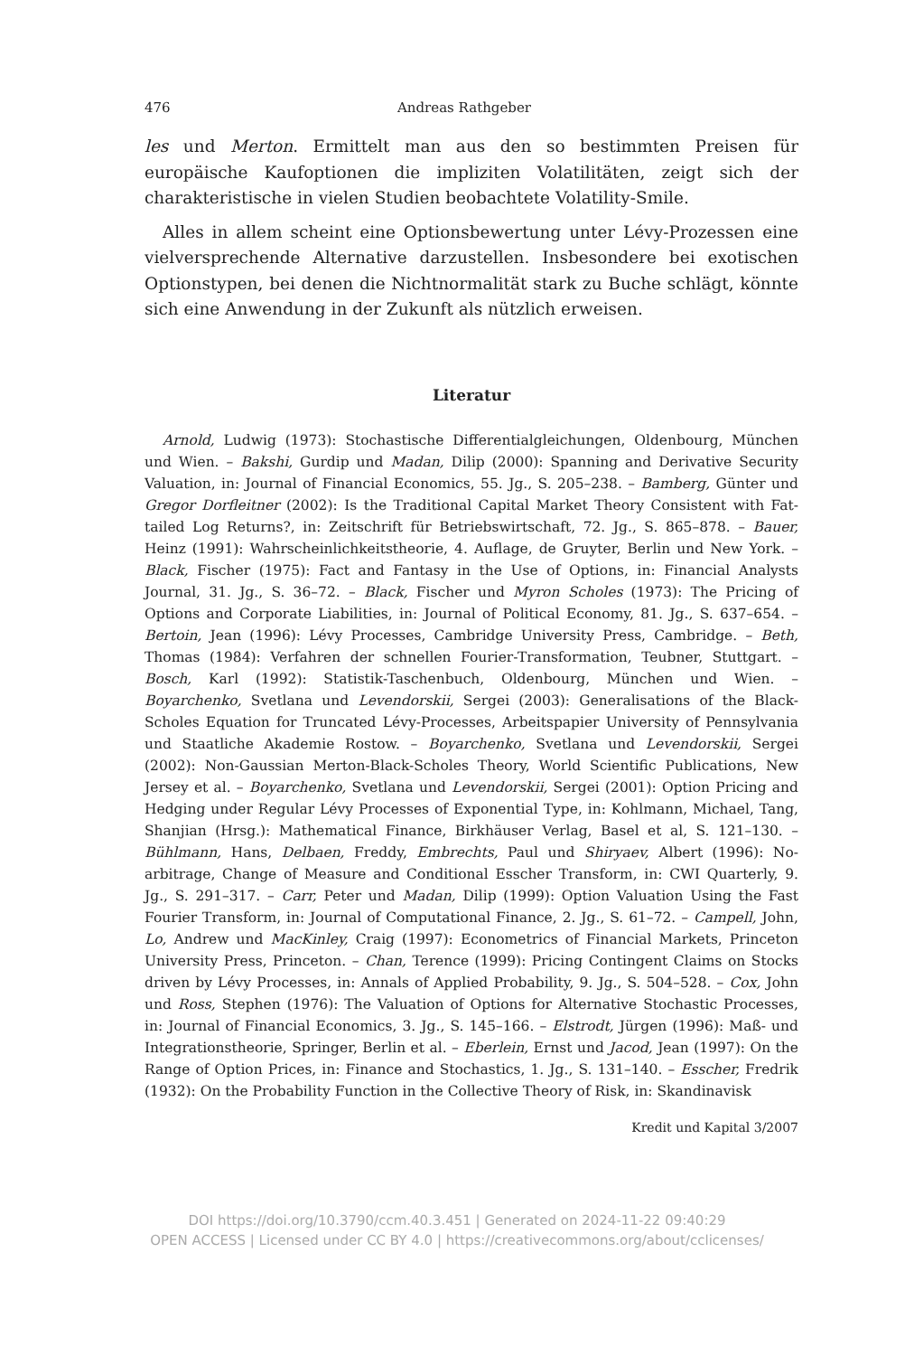476 Andreas Rathgeber
les und Merton. Ermittelt man aus den so bestimmten Preisen für europäische Kaufoptionen die impliziten Volatilitäten, zeigt sich der charakteristische in vielen Studien beobachtete Volatility-Smile.
Alles in allem scheint eine Optionsbewertung unter Lévy-Prozessen eine vielversprechende Alternative darzustellen. Insbesondere bei exotischen Optionstypen, bei denen die Nichtnormalität stark zu Buche schlägt, könnte sich eine Anwendung in der Zukunft als nützlich erweisen.
Literatur
Arnold, Ludwig (1973): Stochastische Differentialgleichungen, Oldenbourg, München und Wien. – Bakshi, Gurdip und Madan, Dilip (2000): Spanning and Derivative Security Valuation, in: Journal of Financial Economics, 55. Jg., S. 205–238. – Bamberg, Günter und Gregor Dorfleitner (2002): Is the Traditional Capital Market Theory Consistent with Fat-tailed Log Returns?, in: Zeitschrift für Betriebswirtschaft, 72. Jg., S. 865–878. – Bauer, Heinz (1991): Wahrscheinlichkeitstheorie, 4. Auflage, de Gruyter, Berlin und New York. – Black, Fischer (1975): Fact and Fantasy in the Use of Options, in: Financial Analysts Journal, 31. Jg., S. 36–72. – Black, Fischer und Myron Scholes (1973): The Pricing of Options and Corporate Liabilities, in: Journal of Political Economy, 81. Jg., S. 637–654. – Bertoin, Jean (1996): Lévy Processes, Cambridge University Press, Cambridge. – Beth, Thomas (1984): Verfahren der schnellen Fourier-Transformation, Teubner, Stuttgart. – Bosch, Karl (1992): Statistik-Taschenbuch, Oldenbourg, München und Wien. – Boyarchenko, Svetlana und Levendorskii, Sergei (2003): Generalisations of the Black-Scholes Equation for Truncated Lévy-Processes, Arbeitspapier University of Pennsylvania und Staatliche Akademie Rostow. – Boyarchenko, Svetlana und Levendorskii, Sergei (2002): Non-Gaussian Merton-Black-Scholes Theory, World Scientific Publications, New Jersey et al. – Boyarchenko, Svetlana und Levendorskii, Sergei (2001): Option Pricing and Hedging under Regular Lévy Processes of Exponential Type, in: Kohlmann, Michael, Tang, Shanjian (Hrsg.): Mathematical Finance, Birkhäuser Verlag, Basel et al, S. 121–130. – Bühlmann, Hans, Delbaen, Freddy, Embrechts, Paul und Shiryaev, Albert (1996): No-arbitrage, Change of Measure and Conditional Esscher Transform, in: CWI Quarterly, 9. Jg., S. 291–317. – Carr, Peter und Madan, Dilip (1999): Option Valuation Using the Fast Fourier Transform, in: Journal of Computational Finance, 2. Jg., S. 61–72. – Campell, John, Lo, Andrew und MacKinley, Craig (1997): Econometrics of Financial Markets, Princeton University Press, Princeton. – Chan, Terence (1999): Pricing Contingent Claims on Stocks driven by Lévy Processes, in: Annals of Applied Probability, 9. Jg., S. 504–528. – Cox, John und Ross, Stephen (1976): The Valuation of Options for Alternative Stochastic Processes, in: Journal of Financial Economics, 3. Jg., S. 145–166. – Elstrodt, Jürgen (1996): Maß- und Integrationstheorie, Springer, Berlin et al. – Eberlein, Ernst und Jacod, Jean (1997): On the Range of Option Prices, in: Finance and Stochastics, 1. Jg., S. 131–140. – Esscher, Fredrik (1932): On the Probability Function in the Collective Theory of Risk, in: Skandinavisk
Kredit und Kapital 3/2007
DOI https://doi.org/10.3790/ccm.40.3.451 | Generated on 2024-11-22 09:40:29
OPEN ACCESS | Licensed under CC BY 4.0 | https://creativecommons.org/about/cclicenses/